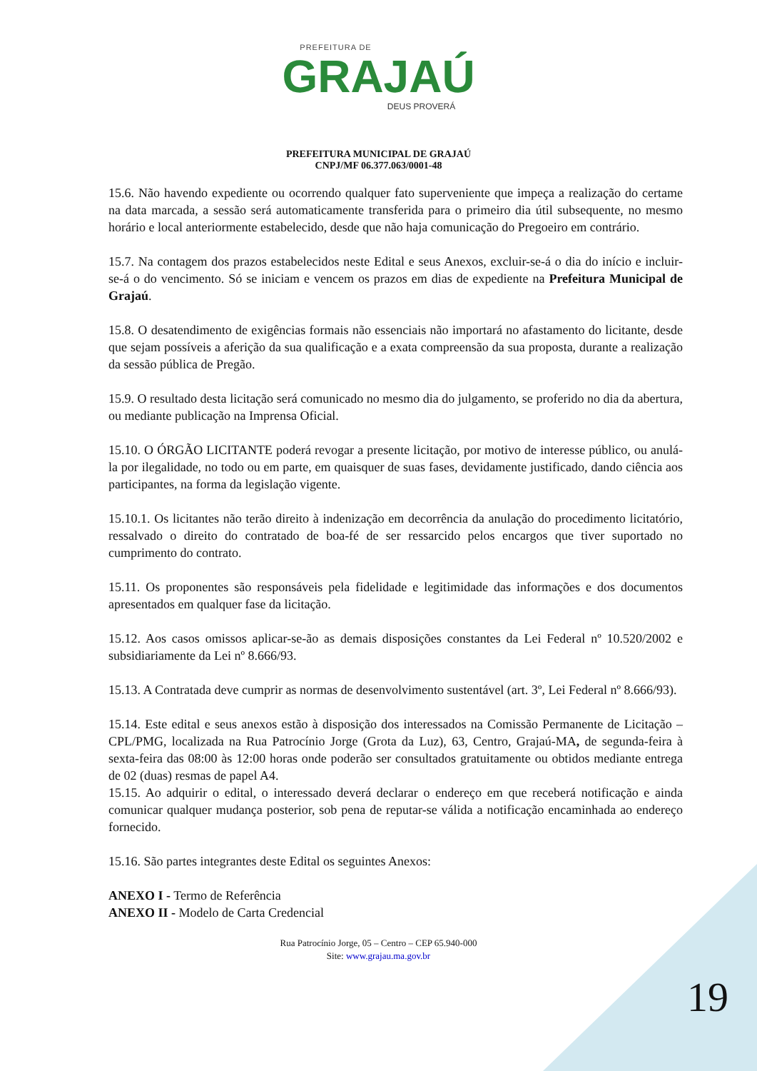PREFEITURA DE
GRAJAÚ
DEUS PROVERÁ
PREFEITURA MUNICIPAL DE GRAJAÚ
CNPJ/MF 06.377.063/0001-48
15.6. Não havendo expediente ou ocorrendo qualquer fato superveniente que impeça a realização do certame na data marcada, a sessão será automaticamente transferida para o primeiro dia útil subsequente, no mesmo horário e local anteriormente estabelecido, desde que não haja comunicação do Pregoeiro em contrário.
15.7. Na contagem dos prazos estabelecidos neste Edital e seus Anexos, excluir-se-á o dia do início e incluir-se-á o do vencimento. Só se iniciam e vencem os prazos em dias de expediente na Prefeitura Municipal de Grajaú.
15.8. O desatendimento de exigências formais não essenciais não importará no afastamento do licitante, desde que sejam possíveis a aferição da sua qualificação e a exata compreensão da sua proposta, durante a realização da sessão pública de Pregão.
15.9. O resultado desta licitação será comunicado no mesmo dia do julgamento, se proferido no dia da abertura, ou mediante publicação na Imprensa Oficial.
15.10. O ÓRGÃO LICITANTE poderá revogar a presente licitação, por motivo de interesse público, ou anulá-la por ilegalidade, no todo ou em parte, em quaisquer de suas fases, devidamente justificado, dando ciência aos participantes, na forma da legislação vigente.
15.10.1. Os licitantes não terão direito à indenização em decorrência da anulação do procedimento licitatório, ressalvado o direito do contratado de boa-fé de ser ressarcido pelos encargos que tiver suportado no cumprimento do contrato.
15.11. Os proponentes são responsáveis pela fidelidade e legitimidade das informações e dos documentos apresentados em qualquer fase da licitação.
15.12. Aos casos omissos aplicar-se-ão as demais disposições constantes da Lei Federal nº 10.520/2002 e subsidiariamente da Lei nº 8.666/93.
15.13. A Contratada deve cumprir as normas de desenvolvimento sustentável (art. 3º, Lei Federal nº 8.666/93).
15.14. Este edital e seus anexos estão à disposição dos interessados na Comissão Permanente de Licitação – CPL/PMG, localizada na Rua Patrocínio Jorge (Grota da Luz), 63, Centro, Grajaú-MA, de segunda-feira à sexta-feira das 08:00 às 12:00 horas onde poderão ser consultados gratuitamente ou obtidos mediante entrega de 02 (duas) resmas de papel A4.
15.15. Ao adquirir o edital, o interessado deverá declarar o endereço em que receberá notificação e ainda comunicar qualquer mudança posterior, sob pena de reputar-se válida a notificação encaminhada ao endereço fornecido.
15.16. São partes integrantes deste Edital os seguintes Anexos:
ANEXO I - Termo de Referência
ANEXO II - Modelo de Carta Credencial
Rua Patrocínio Jorge, 05 – Centro – CEP 65.940-000
Site: www.grajau.ma.gov.br
19